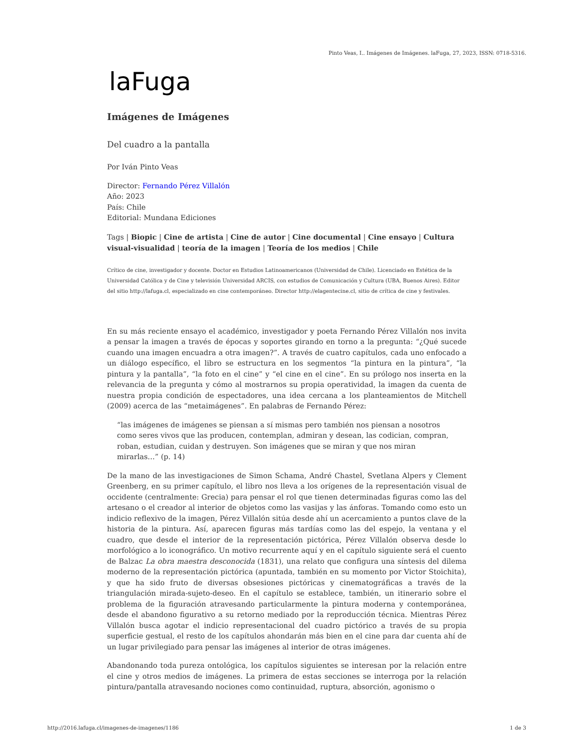Pinto Veas, I.. Imágenes de Imágenes. laFuga, 27, 2023, ISSN: 0718-5316.
laFuga
Imágenes de Imágenes
Del cuadro a la pantalla
Por Iván Pinto Veas
Director: Fernando Pérez Villalón
Año: 2023
País: Chile
Editorial: Mundana Ediciones
Tags | Biopic | Cine de artista | Cine de autor | Cine documental | Cine ensayo | Cultura visual-visualidad | teoría de la imagen | Teoría de los medios | Chile
Crítico de cine, investigador y docente. Doctor en Estudios Latinoamericanos (Universidad de Chile). Licenciado en Estética de la Universidad Católica y de Cine y televisión Universidad ARCIS, con estudios de Comunicación y Cultura (UBA, Buenos Aires). Editor del sitio http://lafuga.cl, especializado en cine contemporáneo. Director http://elagentecine.cl, sitio de crítica de cine y festivales.
En su más reciente ensayo el académico, investigador y poeta Fernando Pérez Villalón nos invita a pensar la imagen a través de épocas y soportes girando en torno a la pregunta: “¿Qué sucede cuando una imagen encuadra a otra imagen?”. A través de cuatro capítulos, cada uno enfocado a un diálogo específico, el libro se estructura en los segmentos “la pintura en la pintura”, “la pintura y la pantalla”, “la foto en el cine” y “el cine en el cine”. En su prólogo nos inserta en la relevancia de la pregunta y cómo al mostrarnos su propia operatividad, la imagen da cuenta de nuestra propia condición de espectadores, una idea cercana a los planteamientos de Mitchell (2009) acerca de las “metaimágenes”. En palabras de Fernando Pérez:
“las imágenes de imágenes se piensan a sí mismas pero también nos piensan a nosotros como seres vivos que las producen, contemplan, admiran y desean, las codician, compran, roban, estudian, cuidan y destruyen. Son imágenes que se miran y que nos miran mirarlas…” (p. 14)
De la mano de las investigaciones de Simon Schama, André Chastel, Svetlana Alpers y Clement Greenberg, en su primer capítulo, el libro nos lleva a los orígenes de la representación visual de occidente (centralmente: Grecia) para pensar el rol que tienen determinadas figuras como las del artesano o el creador al interior de objetos como las vasijas y las ánforas. Tomando como esto un indicio reflexivo de la imagen, Pérez Villalón sitúa desde ahí un acercamiento a puntos clave de la historia de la pintura. Así, aparecen figuras más tardías como las del espejo, la ventana y el cuadro, que desde el interior de la representación pictórica, Pérez Villalón observa desde lo morfológico a lo iconográfico. Un motivo recurrente aquí y en el capítulo siguiente será el cuento de Balzac La obra maestra desconocida (1831), una relato que configura una síntesis del dilema moderno de la representación pictórica (apuntada, también en su momento por Victor Stoichita), y que ha sido fruto de diversas obsesiones pictóricas y cinematográficas a través de la triangulación mirada-sujeto-deseo. En el capítulo se establece, también, un itinerario sobre el problema de la figuración atravesando particularmente la pintura moderna y contemporánea, desde el abandono figurativo a su retorno mediado por la reproducción técnica. Mientras Pérez Villalón busca agotar el indicio representacional del cuadro pictórico a través de su propia superficie gestual, el resto de los capítulos ahondarán más bien en el cine para dar cuenta ahí de un lugar privilegiado para pensar las imágenes al interior de otras imágenes.
Abandonando toda pureza ontológica, los capítulos siguientes se interesan por la relación entre el cine y otros medios de imágenes. La primera de estas secciones se interroga por la relación pintura/pantalla atravesando nociones como continuidad, ruptura, absorción, agonismo o
http://2016.lafuga.cl/imagenes-de-imagenes/1186 1 de 3